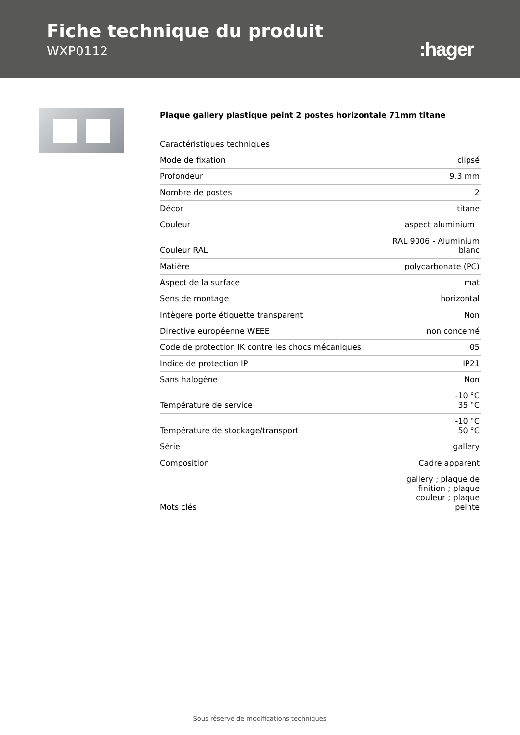Fiche technique du produit
WXP0112
:hager
Plaque gallery plastique peint 2 postes horizontale 71mm titane
| Caractéristiques techniques | |
| Mode de fixation | clipsé |
| Profondeur | 9.3 mm |
| Nombre de postes | 2 |
| Décor | titane |
| Couleur | aspect aluminium |
| Couleur RAL | RAL 9006 - Aluminium blanc |
| Matière | polycarbonate (PC) |
| Aspect de la surface | mat |
| Sens de montage | horizontal |
| Intègere porte étiquette transparent | Non |
| Directive européenne WEEE | non concerné |
| Code de protection IK contre les chocs mécaniques | 05 |
| Indice de protection IP | IP21 |
| Sans halogène | Non |
| Température de service | -10 °C 35 °C |
| Température de stockage/transport | -10 °C 50 °C |
| Série | gallery |
| Composition | Cadre apparent |
| Mots clés | gallery ; plaque de finition ; plaque couleur ; plaque peinte |
Sous réserve de modifications techniques